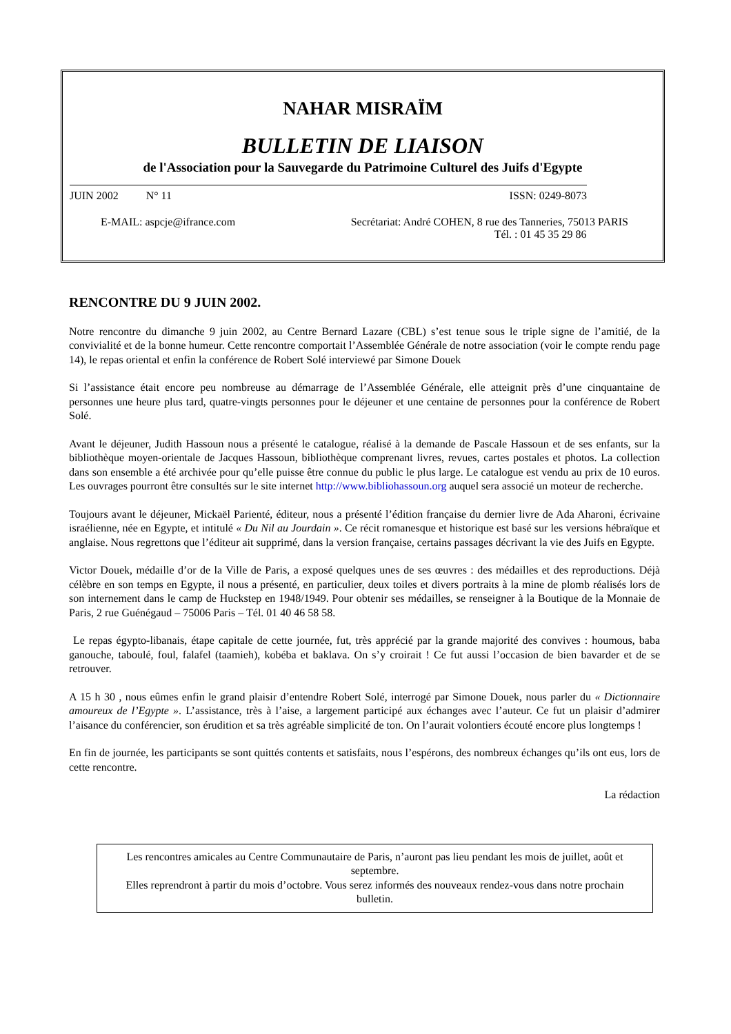NAHAR MISRAÏM
BULLETIN DE LIAISON
de l'Association pour la Sauvegarde du Patrimoine Culturel des Juifs d'Egypte
JUIN 2002 N° 11 ISSN: 0249-8073
E-MAIL: aspcje@ifrance.com Secrétariat: André COHEN, 8 rue des Tanneries, 75013 PARIS
Tél. : 01 45 35 29 86
RENCONTRE DU 9 JUIN 2002.
Notre rencontre du dimanche 9 juin 2002, au Centre Bernard Lazare (CBL) s’est tenue sous le triple signe de l’amitié, de la convivialité et de la bonne humeur. Cette rencontre comportait l’Assemblée Générale de notre association (voir le compte rendu page 14), le repas oriental et enfin la conférence de Robert Solé interviewé par Simone Douek
Si l’assistance était encore peu nombreuse au démarrage de l’Assemblée Générale, elle atteignit près d’une cinquantaine de personnes une heure plus tard, quatre-vingts personnes pour le déjeuner et une centaine de personnes pour la conférence de Robert Solé.
Avant le déjeuner, Judith Hassoun nous a présenté le catalogue, réalisé à la demande de Pascale Hassoun et de ses enfants, sur la bibliothèque moyen-orientale de Jacques Hassoun, bibliothèque comprenant livres, revues, cartes postales et photos. La collection dans son ensemble a été archivée pour qu’elle puisse être connue du public le plus large. Le catalogue est vendu au prix de 10 euros. Les ouvrages pourront être consultés sur le site internet http://www.bibliohassoun.org auquel sera associé un moteur de recherche.
Toujours avant le déjeuner, Mickaël Parienté, éditeur, nous a présenté l’édition française du dernier livre de Ada Aharoni, écrivaine israélienne, née en Egypte, et intitulé « Du Nil au Jourdain ». Ce récit romanesque et historique est basé sur les versions hébraïque et anglaise. Nous regrettons que l’éditeur ait supprimé, dans la version française, certains passages décrivant la vie des Juifs en Egypte.
Victor Douek, médaille d’or de la Ville de Paris, a exposé quelques unes de ses œuvres : des médailles et des reproductions. Déjà célèbre en son temps en Egypte, il nous a présenté, en particulier, deux toiles et divers portraits à la mine de plomb réalisés lors de son internement dans le camp de Huckstep en 1948/1949. Pour obtenir ses médailles, se renseigner à la Boutique de la Monnaie de Paris, 2 rue Guénégaud – 75006 Paris – Tél. 01 40 46 58 58.
Le repas égypto-libanais, étape capitale de cette journée, fut, très apprécié par la grande majorité des convives : houmous, baba ganouche, taboulé, foul, falafel (taamieh), kobéba et baklava. On s’y croirait ! Ce fut aussi l’occasion de bien bavarder et de se retrouver.
A 15 h 30 , nous eûmes enfin le grand plaisir d’entendre Robert Solé, interrogé par Simone Douek, nous parler du « Dictionnaire amoureux de l’Egypte ». L’assistance, très à l’aise, a largement participé aux échanges avec l’auteur. Ce fut un plaisir d’admirer l’aisance du conférencier, son érudition et sa très agréable simplicité de ton. On l’aurait volontiers écouté encore plus longtemps !
En fin de journée, les participants se sont quittés contents et satisfaits, nous l’espérons, des nombreux échanges qu’ils ont eus, lors de cette rencontre.
La rédaction
Les rencontres amicales au Centre Communautaire de Paris, n’auront pas lieu pendant les mois de juillet, août et septembre.
Elles reprendront à partir du mois d’octobre. Vous serez informés des nouveaux rendez-vous dans notre prochain bulletin.